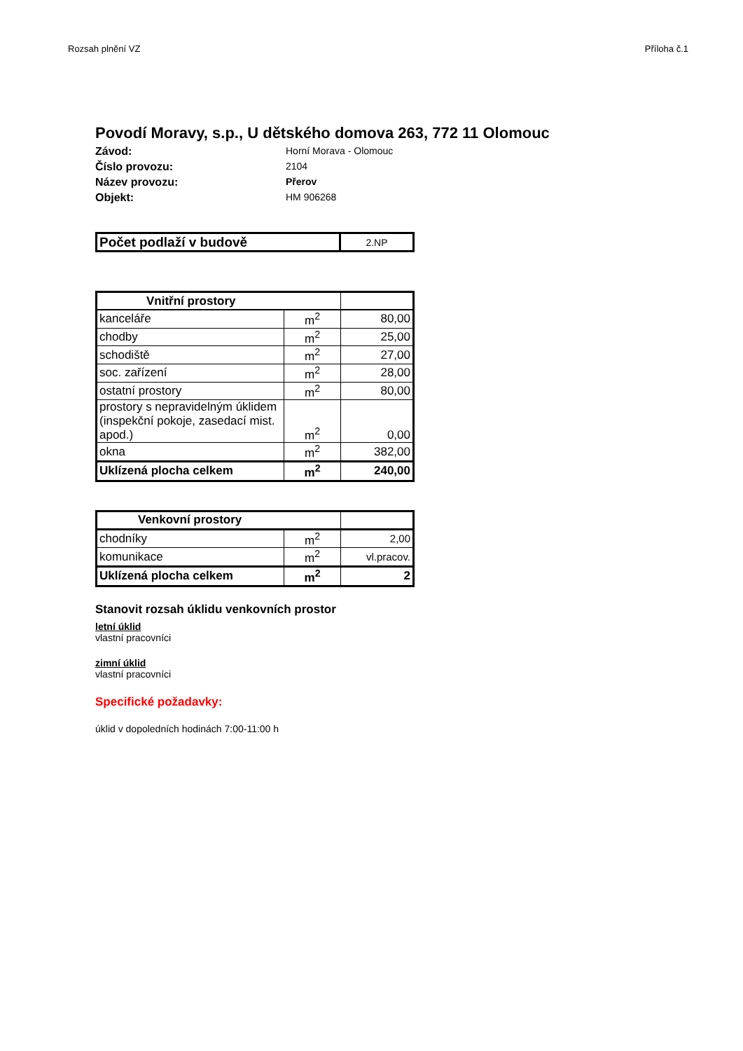Rozsah plnění VZ Příloha č.1
Povodí Moravy, s.p., U dětského domova 263, 772 11 Olomouc
Závod:
Horní Morava - Olomouc
Číslo provozu:
2104
Název provozu:
Přerov
Objekt:
HM 906268
| Počet podlaží v budově | 2.NP |
| Vnitřní prostory | | |
| kanceláře | m<sup>2</sup> | 80,00 |
| chodby | m<sup>2</sup> | 25,00 |
| schodiště | m<sup>2</sup> | 27,00 |
| soc. zařízení | m<sup>2</sup> | 28,00 |
| ostatní prostory | m<sup>2</sup> | 80,00 |
| prostory s nepravidelným úklidem (inspekční pokoje, zasedací mist. apod.) | m<sup>2</sup> | 0,00 |
| okna | m<sup>2</sup> | 382,00 |
| Uklízená plocha celkem | m<sup>2</sup> | 240,00 |
| Venkovní prostory | | |
| chodníky | m<sup>2</sup> | 2,00 |
| komunikace | m<sup>2</sup> | vl.pracov. |
| Uklízená plocha celkem | m<sup>2</sup> | 2 |
Stanovit rozsah úklidu venkovních prostor
letní úklid
vlastní pracovníci
zimní úklid
vlastní pracovníci
Specifické požadavky:
úklid v dopoledních hodinách 7:00-11:00 h